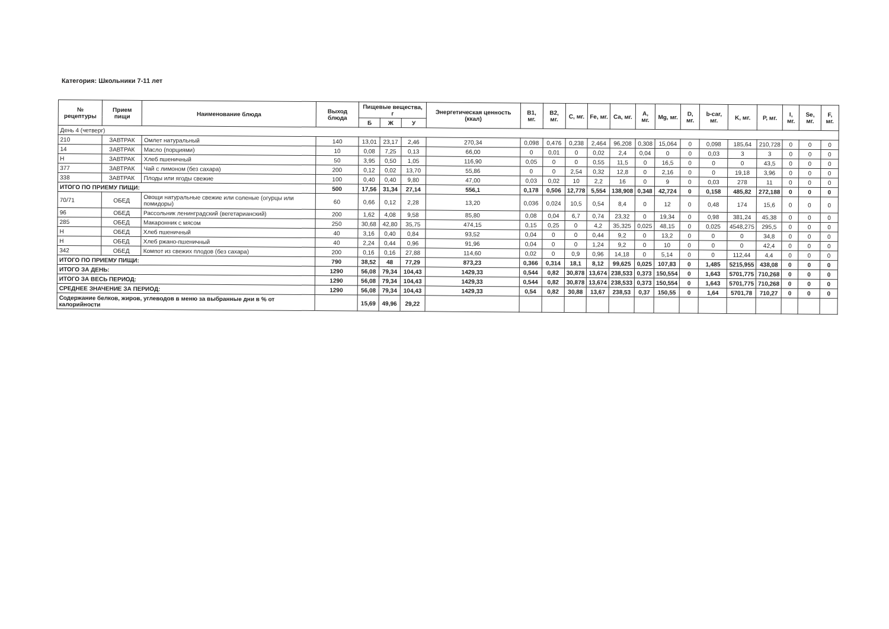Категория: Школьники 7-11 лет
| № рецептуры | Прием пищи | Наименование блюда | Выход блюда | Пищевые вещества, г | | | Энергетическая ценность (ккал) | B1, мг. | B2, мг. | C, мг. | Fe, мг. | Ca, мг. | A, мг. | Mg, мг. | D, мг. | b-car, мг. | K, мг. | P, мг. | I, мг. | Se, мг. | F, мг. |
| --- | --- | --- | --- | --- | --- | --- | --- | --- | --- | --- | --- | --- | --- | --- | --- | --- | --- | --- | --- | --- | --- |
| | | | | Б | Ж | У | | | | | | | | | | | | | | | |
| День 4 (четверг) | | | | | | | | | | | | | | | | | | | | | |
| 210 | ЗАВТРАК | Омлет натуральный | 140 | 13,01 | 23,17 | 2,46 | 270,34 | 0,098 | 0,476 | 0,238 | 2,464 | 96,208 | 0,308 | 15,064 | 0 | 0,098 | 185,64 | 210,728 | 0 | 0 | 0 |
| 14 | ЗАВТРАК | Масло (порциями) | 10 | 0,08 | 7,25 | 0,13 | 66,00 | 0 | 0,01 | 0 | 0,02 | 2,4 | 0,04 | 0 | 0 | 0,03 | 3 | 3 | 0 | 0 | 0 |
| Н | ЗАВТРАК | Хлеб пшеничный | 50 | 3,95 | 0,50 | 1,05 | 116,90 | 0,05 | 0 | 0 | 0,55 | 11,5 | 0 | 16,5 | 0 | 0 | 0 | 43,5 | 0 | 0 | 0 |
| 377 | ЗАВТРАК | Чай с лимоном (без сахара) | 200 | 0,12 | 0,02 | 13,70 | 55,86 | 0 | 0 | 2,54 | 0,32 | 12,8 | 0 | 2,16 | 0 | 0 | 19,18 | 3,96 | 0 | 0 | 0 |
| 338 | ЗАВТРАК | Плоды или ягоды свежие | 100 | 0,40 | 0,40 | 9,80 | 47,00 | 0,03 | 0,02 | 10 | 2,2 | 16 | 0 | 9 | 0 | 0,03 | 278 | 11 | 0 | 0 | 0 |
| ИТОГО ПО ПРИЕМУ ПИЩИ: | | | 500 | 17,56 | 31,34 | 27,14 | 556,1 | 0,178 | 0,506 | 12,778 | 5,554 | 138,908 | 0,348 | 42,724 | 0 | 0,158 | 485,82 | 272,188 | 0 | 0 | 0 |
| 70/71 | ОБЕД | Овощи натуральные свежие или соленые (огурцы или помидоры) | 60 | 0,66 | 0,12 | 2,28 | 13,20 | 0,036 | 0,024 | 10,5 | 0,54 | 8,4 | 0 | 12 | 0 | 0,48 | 174 | 15,6 | 0 | 0 | 0 |
| 96 | ОБЕД | Рассольник ленинградский (вегетарианский) | 200 | 1,62 | 4,08 | 9,58 | 85,80 | 0,08 | 0,04 | 6,7 | 0,74 | 23,32 | 0 | 19,34 | 0 | 0,98 | 381,24 | 45,38 | 0 | 0 | 0 |
| 285 | ОБЕД | Макаронник с мясом | 250 | 30,68 | 42,80 | 35,75 | 474,15 | 0,15 | 0,25 | 0 | 4,2 | 35,325 | 0,025 | 48,15 | 0 | 0,025 | 4548,275 | 295,5 | 0 | 0 | 0 |
| Н | ОБЕД | Хлеб пшеничный | 40 | 3,16 | 0,40 | 0,84 | 93,52 | 0,04 | 0 | 0 | 0,44 | 9,2 | 0 | 13,2 | 0 | 0 | 0 | 34,8 | 0 | 0 | 0 |
| Н | ОБЕД | Хлеб ржано-пшеничный | 40 | 2,24 | 0,44 | 0,96 | 91,96 | 0,04 | 0 | 0 | 1,24 | 9,2 | 0 | 10 | 0 | 0 | 0 | 42,4 | 0 | 0 | 0 |
| 342 | ОБЕД | Компот из свежих плодов (без сахара) | 200 | 0,16 | 0,16 | 27,88 | 114,60 | 0,02 | 0 | 0,9 | 0,96 | 14,18 | 0 | 5,14 | 0 | 0 | 112,44 | 4,4 | 0 | 0 | 0 |
| ИТОГО ПО ПРИЕМУ ПИЩИ: | | | 790 | 38,52 | 48 | 77,29 | 873,23 | 0,366 | 0,314 | 18,1 | 8,12 | 99,625 | 0,025 | 107,83 | 0 | 1,485 | 5215,955 | 438,08 | 0 | 0 | 0 |
| ИТОГО ЗА ДЕНЬ: | | | 1290 | 56,08 | 79,34 | 104,43 | 1429,33 | 0,544 | 0,82 | 30,878 | 13,674 | 238,533 | 0,373 | 150,554 | 0 | 1,643 | 5701,775 | 710,268 | 0 | 0 | 0 |
| ИТОГО ЗА ВЕСЬ ПЕРИОД: | | | 1290 | 56,08 | 79,34 | 104,43 | 1429,33 | 0,544 | 0,82 | 30,878 | 13,674 | 238,533 | 0,373 | 150,554 | 0 | 1,643 | 5701,775 | 710,268 | 0 | 0 | 0 |
| СРЕДНЕЕ ЗНАЧЕНИЕ ЗА ПЕРИОД: | | | 1290 | 56,08 | 79,34 | 104,43 | 1429,33 | 0,54 | 0,82 | 30,88 | 13,67 | 238,53 | 0,37 | 150,55 | 0 | 1,64 | 5701,78 | 710,27 | 0 | 0 | 0 |
| Содержание белков, жиров, углеводов в меню за выбранные дни в % от калорийности | | | | 15,69 | 49,96 | 29,22 | | | | | | | | | | | | | | | |